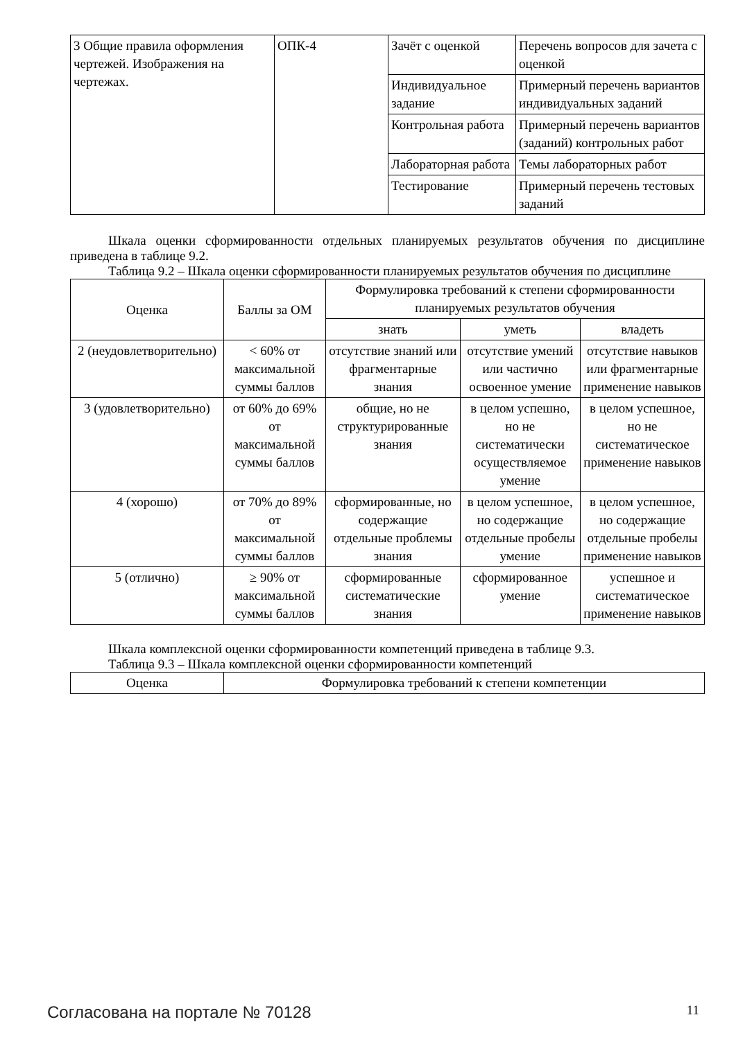| 3 Общие правила оформления чертежей. Изображения на чертежах. | ОПК-4 | Зачёт с оценкой | Перечень вопросов для зачета с оценкой |
| | | Индивидуальное задание | Примерный перечень вариантов индивидуальных заданий |
| | | Контрольная работа | Примерный перечень вариантов (заданий) контрольных работ |
| | | Лабораторная работа | Темы лабораторных работ |
| | | Тестирование | Примерный перечень тестовых заданий |
Шкала оценки сформированности отдельных планируемых результатов обучения по дисциплине приведена в таблице 9.2.
Таблица 9.2 – Шкала оценки сформированности планируемых результатов обучения по дисциплине
| Оценка | Баллы за ОМ | Формулировка требований к степени сформированности планируемых результатов обучения | | |
| --- | --- | --- | --- | --- |
| | | знать | уметь | владеть |
| 2 (неудовлетворительно) | < 60% от максимальной суммы баллов | отсутствие знаний или фрагментарные знания | отсутствие умений или частично освоенное умение | отсутствие навыков или фрагментарные применение навыков |
| 3 (удовлетворительно) | от 60% до 69% от максимальной суммы баллов | общие, но не структурированные знания | в целом успешно, но не систематически осуществляемое умение | в целом успешное, но не систематическое применение навыков |
| 4 (хорошо) | от 70% до 89% от максимальной суммы баллов | сформированные, но содержащие отдельные проблемы знания | в целом успешное, но содержащие отдельные пробелы умение | в целом успешное, но содержащие отдельные пробелы применение навыков |
| 5 (отлично) | ≥ 90% от максимальной суммы баллов | сформированные систематические знания | сформированное умение | успешное и систематическое применение навыков |
Шкала комплексной оценки сформированности компетенций приведена в таблице 9.3.
Таблица 9.3 – Шкала комплексной оценки сформированности компетенций
| Оценка | Формулировка требований к степени компетенции |
| --- | --- |
Согласована на портале № 70128 11